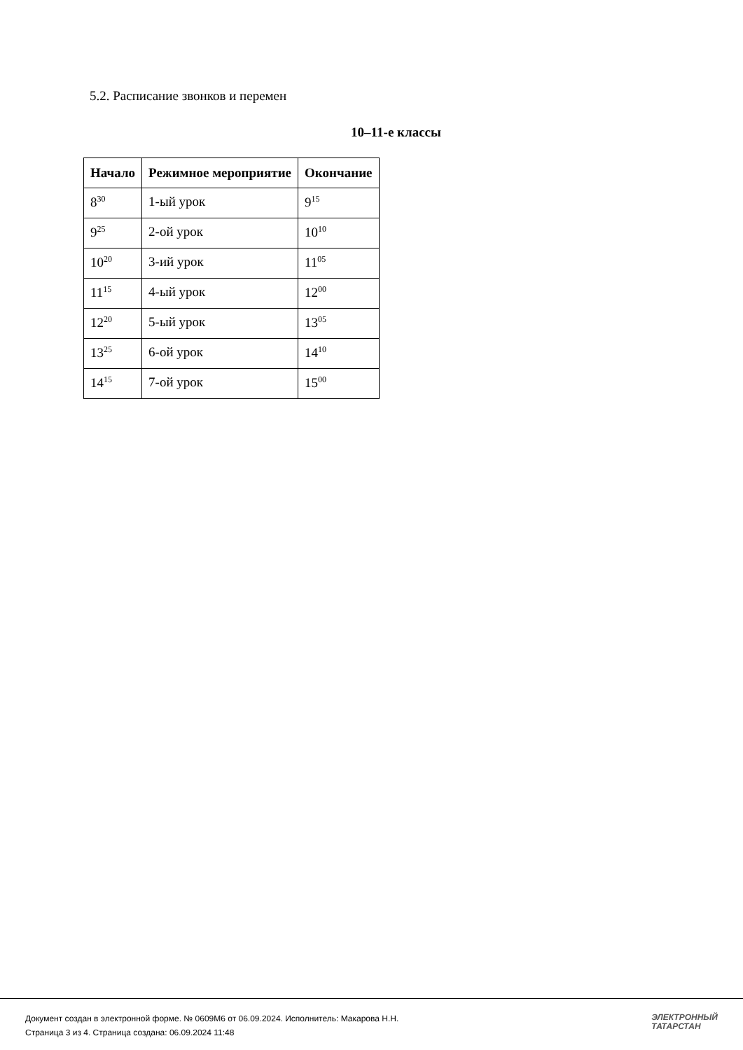5.2. Расписание звонков и перемен
10–11-е классы
| Начало | Режимное мероприятие | Окончание |
| --- | --- | --- |
| 8<sup>30</sup> | 1-ый урок | 9<sup>15</sup> |
| 9<sup>25</sup> | 2-ой урок | 10<sup>10</sup> |
| 10<sup>20</sup> | 3-ий урок | 11<sup>05</sup> |
| 11<sup>15</sup> | 4-ый урок | 12<sup>00</sup> |
| 12<sup>20</sup> | 5-ый урок | 13<sup>05</sup> |
| 13<sup>25</sup> | 6-ой урок | 14<sup>10</sup> |
| 14<sup>15</sup> | 7-ой урок | 15<sup>00</sup> |
Документ создан в электронной форме. № 0609М6 от 06.09.2024. Исполнитель: Макарова Н.Н.
Страница 3 из 4. Страница создана: 06.09.2024 11:48
ЭЛЕКТРОННЫЙ
ТАТАРСТАН